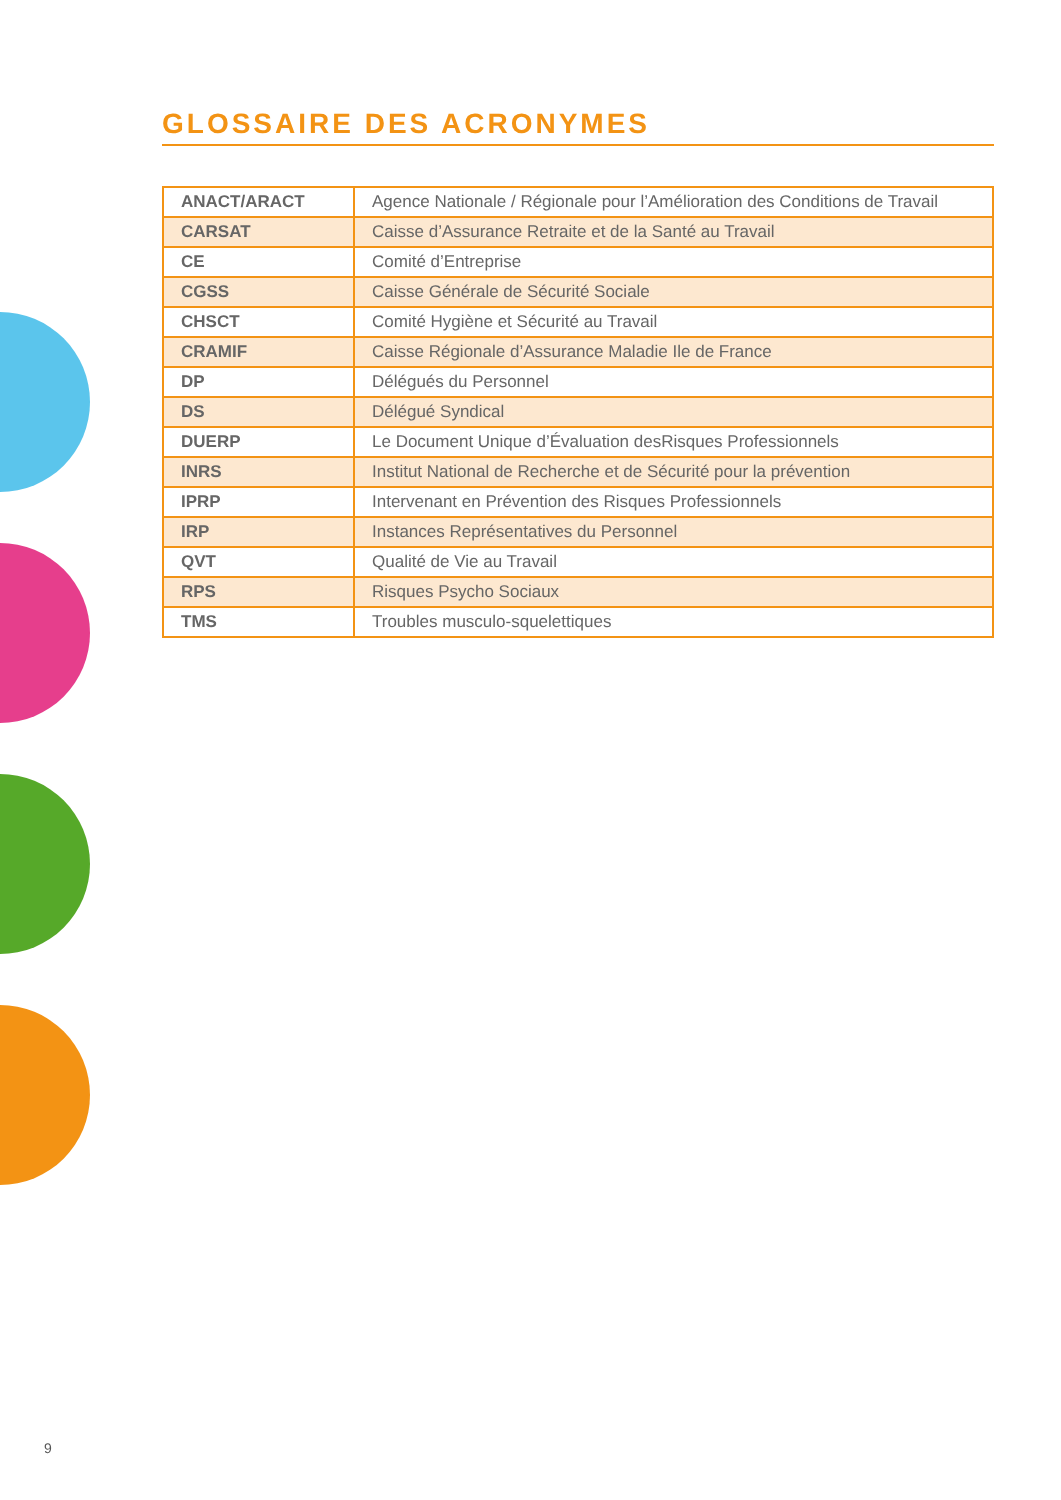GLOSSAIRE DES ACRONYMES
| ANACT/ARACT | Agence Nationale / Régionale pour l’Amélioration des Conditions de Travail |
| CARSAT | Caisse d’Assurance Retraite et de la Santé au Travail |
| CE | Comité d’Entreprise |
| CGSS | Caisse Générale de Sécurité Sociale |
| CHSCT | Comité Hygiène et Sécurité au Travail |
| CRAMIF | Caisse Régionale d’Assurance Maladie Ile de France |
| DP | Délégués du Personnel |
| DS | Délégué Syndical |
| DUERP | Le Document Unique d’Évaluation desRisques Professionnels |
| INRS | Institut National de Recherche et de Sécurité pour la prévention |
| IPRP | Intervenant en Prévention des Risques Professionnels |
| IRP | Instances Représentatives du Personnel |
| QVT | Qualité de Vie au Travail |
| RPS | Risques Psycho Sociaux |
| TMS | Troubles musculo-squelettiques |
9